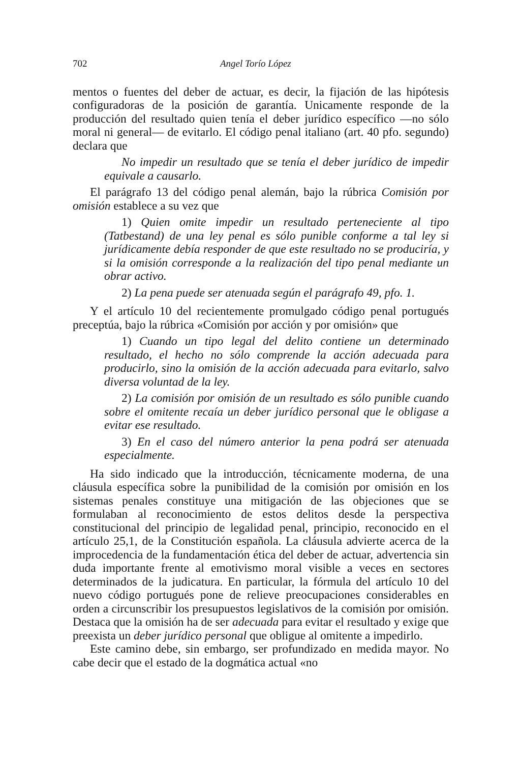702 Angel Torío López
mentos o fuentes del deber de actuar, es decir, la fijación de las hipótesis configuradoras de la posición de garantía. Unicamente responde de la producción del resultado quien tenía el deber jurídico específico —no sólo moral ni general— de evitarlo. El código penal italiano (art. 40 pfo. segundo) declara que
No impedir un resultado que se tenía el deber jurídico de impedir equivale a causarlo.
El parágrafo 13 del código penal alemán, bajo la rúbrica Comisión por omisión establece a su vez que
1) Quien omite impedir un resultado perteneciente al tipo (Tatbestand) de una ley penal es sólo punible conforme a tal ley si jurídicamente debía responder de que este resultado no se produciría, y si la omisión corresponde a la realización del tipo penal mediante un obrar activo.
2) La pena puede ser atenuada según el parágrafo 49, pfo. 1.
Y el artículo 10 del recientemente promulgado código penal portugués preceptúa, bajo la rúbrica «Comisión por acción y por omisión» que
1) Cuando un tipo legal del delito contiene un determinado resultado, el hecho no sólo comprende la acción adecuada para producirlo, sino la omisión de la acción adecuada para evitarlo, salvo diversa voluntad de la ley.
2) La comisión por omisión de un resultado es sólo punible cuando sobre el omitente recaía un deber jurídico personal que le obligase a evitar ese resultado.
3) En el caso del número anterior la pena podrá ser atenuada especialmente.
Ha sido indicado que la introducción, técnicamente moderna, de una cláusula específica sobre la punibilidad de la comisión por omisión en los sistemas penales constituye una mitigación de las objeciones que se formulaban al reconocimiento de estos delitos desde la perspectiva constitucional del principio de legalidad penal, principio, reconocido en el artículo 25,1, de la Constitución española. La cláusula advierte acerca de la improcedencia de la fundamentación ética del deber de actuar, advertencia sin duda importante frente al emotivismo moral visible a veces en sectores determinados de la judicatura. En particular, la fórmula del artículo 10 del nuevo código portugués pone de relieve preocupaciones considerables en orden a circunscribir los presupuestos legislativos de la comisión por omisión. Destaca que la omisión ha de ser adecuada para evitar el resultado y exige que preexista un deber jurídico personal que obligue al omitente a impedirlo.
Este camino debe, sin embargo, ser profundizado en medida mayor. No cabe decir que el estado de la dogmática actual «no